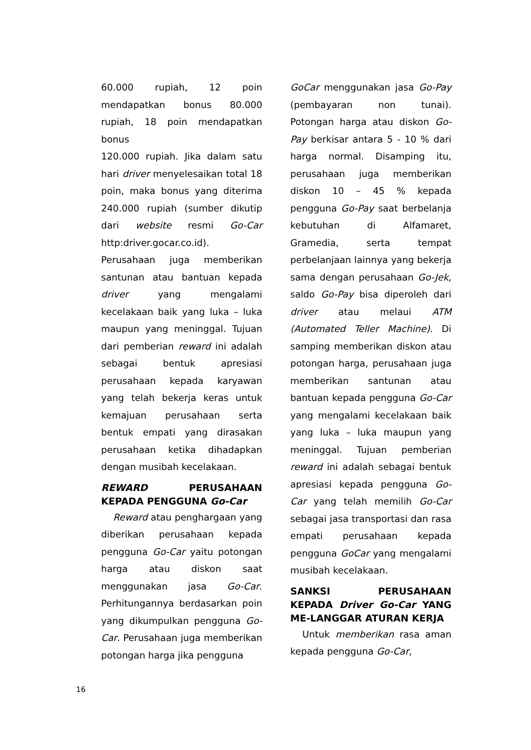60.000 rupiah, 12 poin mendapatkan bonus 80.000 rupiah, 18 poin mendapatkan bonus
120.000 rupiah. Jika dalam satu hari driver menyelesaikan total 18 poin, maka bonus yang diterima 240.000 rupiah (sumber dikutip dari website resmi Go-Car http:driver.gocar.co.id).
Perusahaan juga memberikan santunan atau bantuan kepada driver yang mengalami kecelakaan baik yang luka – luka maupun yang meninggal. Tujuan dari pemberian reward ini adalah sebagai bentuk apresiasi perusahaan kepada karyawan yang telah bekerja keras untuk kemajuan perusahaan serta bentuk empati yang dirasakan perusahaan ketika dihadapkan dengan musibah kecelakaan.
REWARD PERUSAHAAN KEPADA PENGGUNA Go-Car
Reward atau penghargaan yang diberikan perusahaan kepada pengguna Go-Car yaitu potongan harga atau diskon saat menggunakan jasa Go-Car. Perhitungannya berdasarkan poin yang dikumpulkan pengguna Go-Car. Perusahaan juga memberikan potongan harga jika pengguna
GoCar menggunakan jasa Go-Pay (pembayaran non tunai). Potongan harga atau diskon Go-Pay berkisar antara 5 - 10 % dari harga normal. Disamping itu, perusahaan juga memberikan diskon 10 – 45 % kepada pengguna Go-Pay saat berbelanja kebutuhan di Alfamaret, Gramedia, serta tempat perbelanjaan lainnya yang bekerja sama dengan perusahaan Go-Jek, saldo Go-Pay bisa diperoleh dari driver atau melaui ATM (Automated Teller Machine). Di samping memberikan diskon atau potongan harga, perusahaan juga memberikan santunan atau bantuan kepada pengguna Go-Car yang mengalami kecelakaan baik yang luka – luka maupun yang meninggal. Tujuan pemberian reward ini adalah sebagai bentuk apresiasi kepada pengguna Go-Car yang telah memilih Go-Car sebagai jasa transportasi dan rasa empati perusahaan kepada pengguna GoCar yang mengalami musibah kecelakaan.
SANKSI PERUSAHAAN KEPADA Driver Go-Car YANG ME-LANGGAR ATURAN KERJA
Untuk memberikan rasa aman kepada pengguna Go-Car,
16